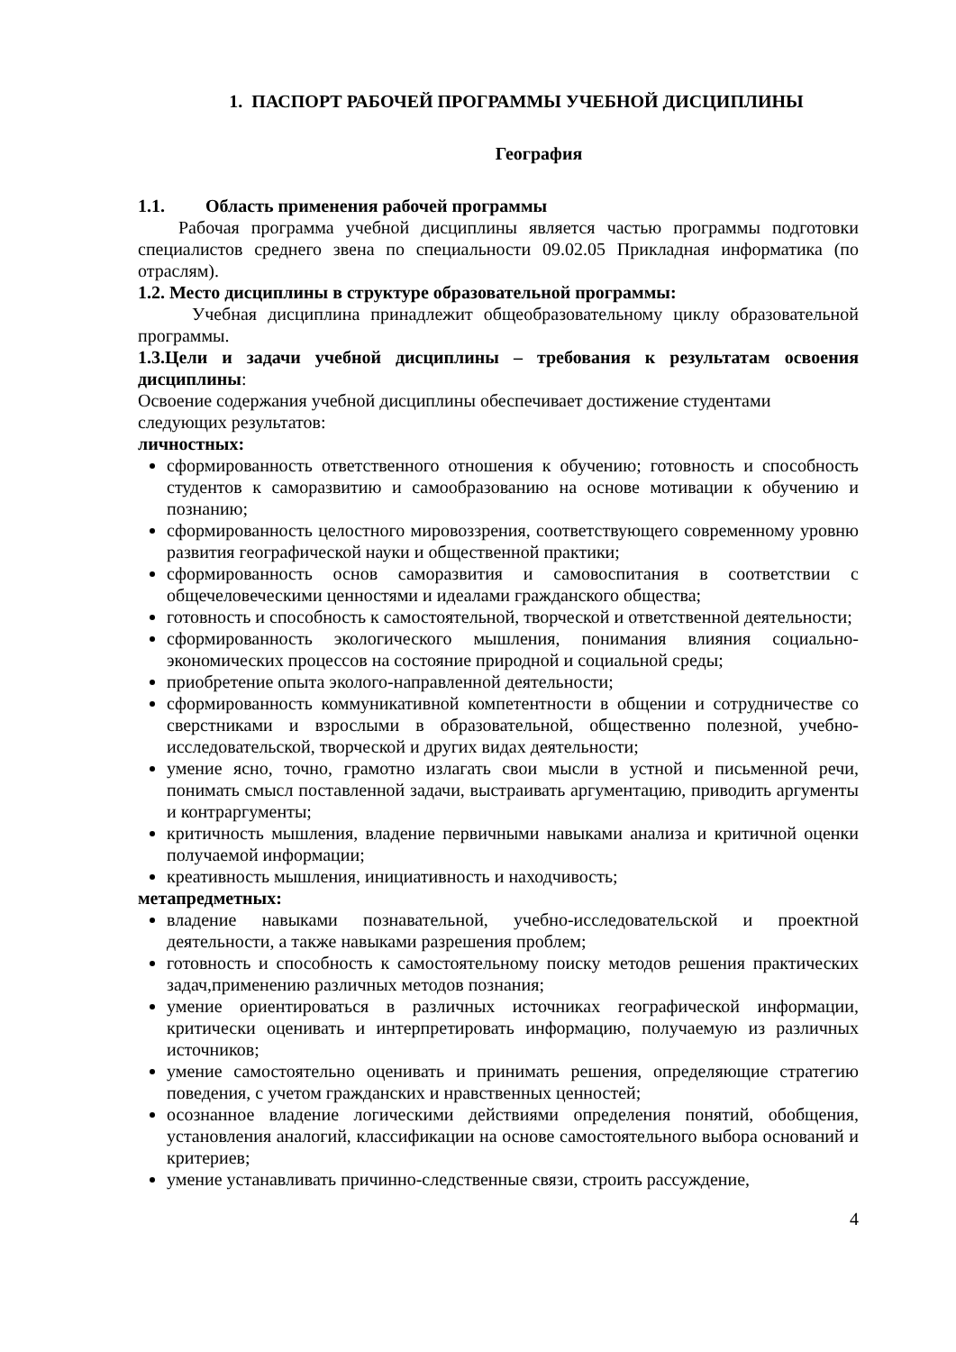1. ПАСПОРТ РАБОЧЕЙ ПРОГРАММЫ УЧЕБНОЙ ДИСЦИПЛИНЫ
География
1.1. Область применения рабочей программы
Рабочая программа учебной дисциплины является частью программы подготовки специалистов среднего звена по специальности 09.02.05 Прикладная информатика (по отраслям).
1.2. Место дисциплины в структуре образовательной программы:
Учебная дисциплина принадлежит общеобразовательному циклу образовательной программы.
1.3.Цели и задачи учебной дисциплины – требования к результатам освоения дисциплины:
Освоение содержания учебной дисциплины обеспечивает достижение студентами
следующих результатов:
личностных:
сформированность ответственного отношения к обучению; готовность и способность студентов к саморазвитию и самообразованию на основе мотивации к обучению и познанию;
сформированность целостного мировоззрения, соответствующего современному уровню развития географической науки и общественной практики;
сформированность основ саморазвития и самовоспитания в соответствии с общечеловеческими ценностями и идеалами гражданского общества;
готовность и способность к самостоятельной, творческой и ответственной деятельности;
сформированность экологического мышления, понимания влияния социально-экономических процессов на состояние природной и социальной среды;
приобретение опыта эколого-направленной деятельности;
сформированность коммуникативной компетентности в общении и сотрудничестве со сверстниками и взрослыми в образовательной, общественно полезной, учебно-исследовательской, творческой и других видах деятельности;
умение ясно, точно, грамотно излагать свои мысли в устной и письменной речи, понимать смысл поставленной задачи, выстраивать аргументацию, приводить аргументы и контраргументы;
критичность мышления, владение первичными навыками анализа и критичной оценки получаемой информации;
креативность мышления, инициативность и находчивость;
метапредметных:
владение навыками познавательной, учебно-исследовательской и проектной деятельности, а также навыками разрешения проблем;
готовность и способность к самостоятельному поиску методов решения практических задач,применению различных методов познания;
умение ориентироваться в различных источниках географической информации, критически оценивать и интерпретировать информацию, получаемую из различных источников;
умение самостоятельно оценивать и принимать решения, определяющие стратегию поведения, с учетом гражданских и нравственных ценностей;
осознанное владение логическими действиями определения понятий, обобщения, установления аналогий, классификации на основе самостоятельного выбора оснований и критериев;
умение устанавливать причинно-следственные связи, строить рассуждение,
4